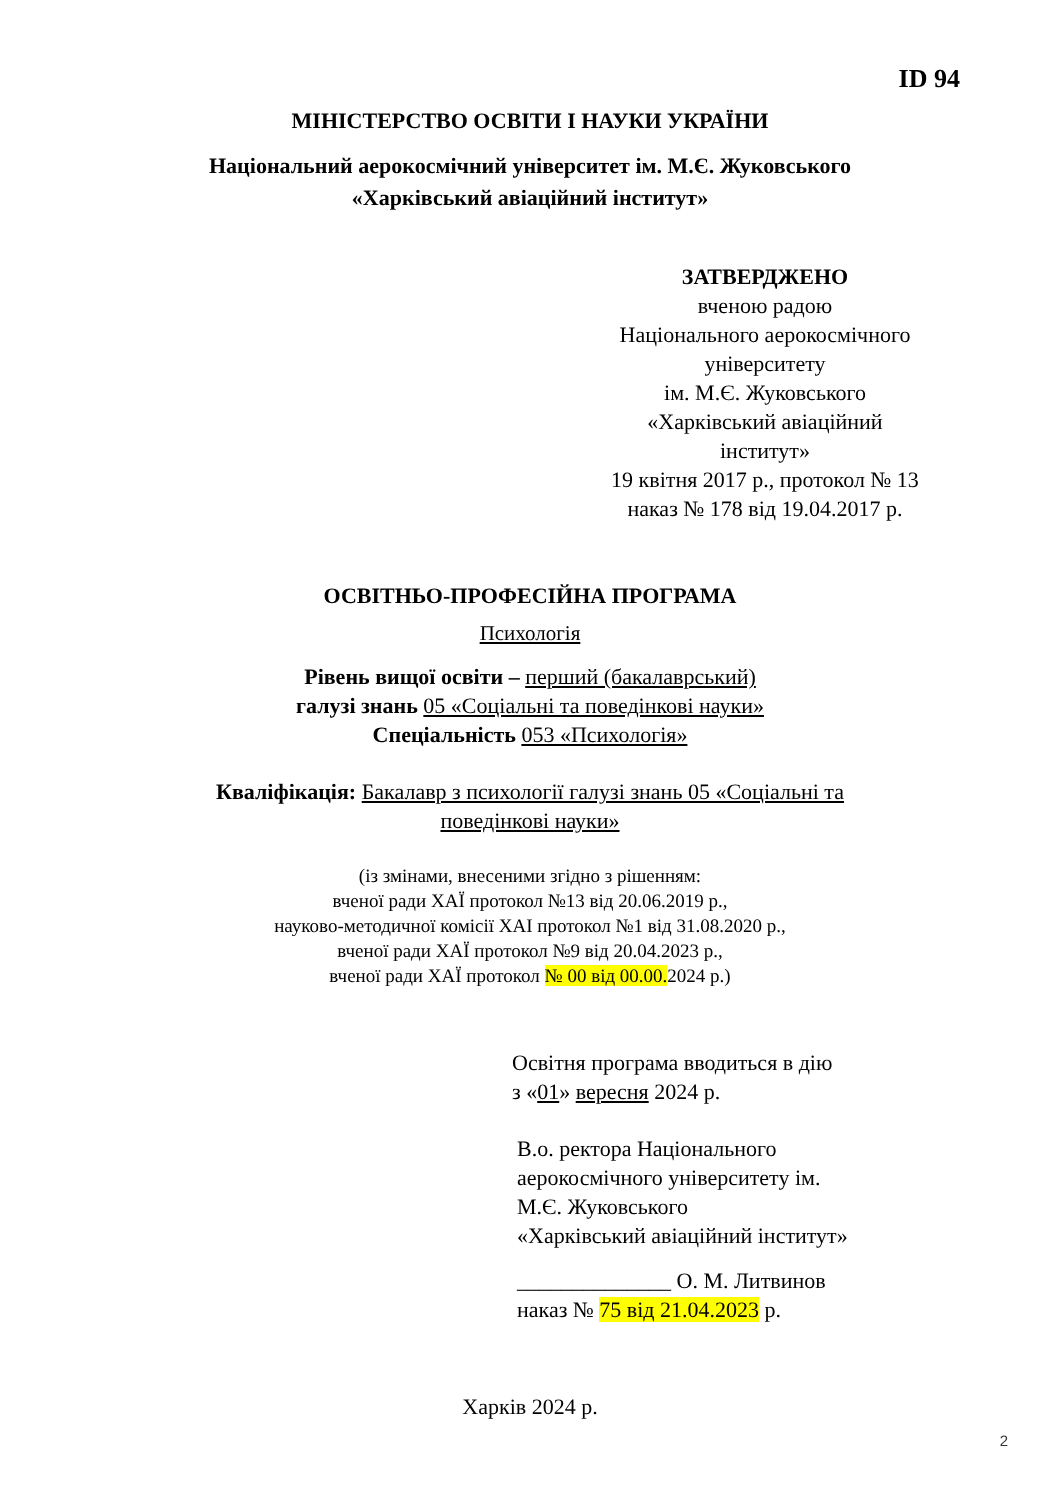ID 94
МІНІСТЕРСТВО ОСВІТИ І НАУКИ УКРАЇНИ
Національний аерокосмічний університет ім. М.Є. Жуковського
«Харківський авіаційний інститут»
ЗАТВЕРДЖЕНО
вченою радою
Національного аерокосмічного
університету
ім. М.Є. Жуковського
«Харківський авіаційний
інститут»
19 квітня 2017 р., протокол № 13
наказ № 178 від 19.04.2017 р.
ОСВІТНЬО-ПРОФЕСІЙНА ПРОГРАМА
Психологія
Рівень вищої освіти – перший (бакалаврський)
галузі знань 05 «Соціальні та поведінкові науки»
Спеціальність 053 «Психологія»
Кваліфікація: Бакалавр з психології галузі знань 05 «Соціальні та
поведінкові науки»
(із змінами, внесеними згідно з рішенням:
вченої ради ХАЇ протокол №13 від 20.06.2019 р.,
науково-методичної комісії ХАІ протокол №1 від 31.08.2020 р.,
вченої ради ХАЇ протокол №9 від 20.04.2023 р.,
вченої ради ХАЇ протокол № 00 від 00.00. 2024 р.)
Освітня програма вводиться в дію
з «01» вересня 2024 р.
В.о. ректора Національного
аерокосмічного університету ім.
М.Є. Жуковського
«Харківський авіаційний інститут»
______________ О. М. Литвинов
наказ № 75 від 21.04.2023 р.
Харків 2024 р.
2